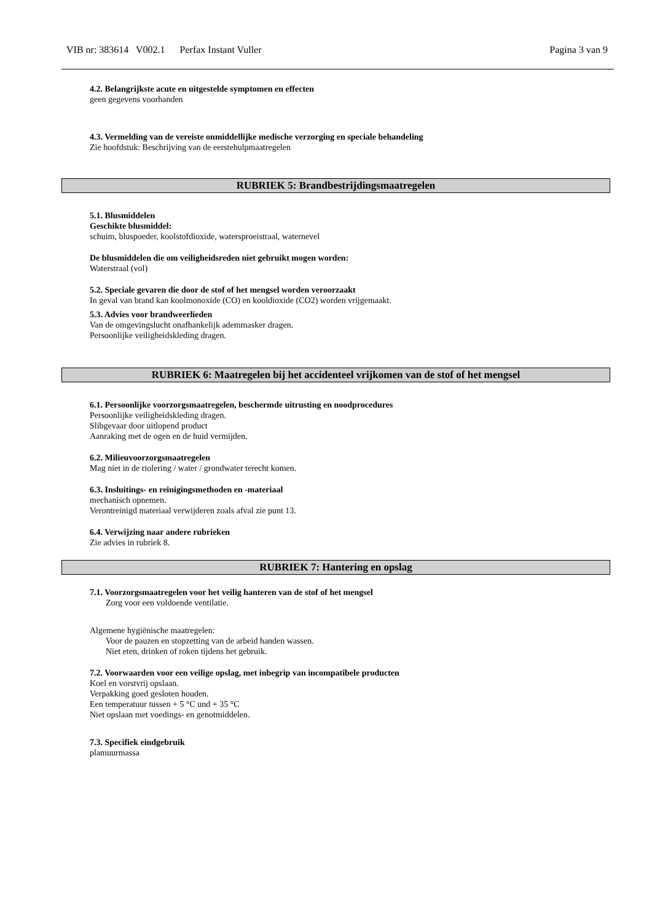VIB nr: 383614 V002.1 Perfax Instant Vuller Pagina 3 van 9
4.2. Belangrijkste acute en uitgestelde symptomen en effecten
geen gegevens voorhanden
4.3. Vermelding van de vereiste onmiddellijke medische verzorging en speciale behandeling
Zie hoofdstuk: Beschrijving van de eerstehulpmaatregelen
RUBRIEK 5: Brandbestrijdingsmaatregelen
5.1. Blusmiddelen
Geschikte blusmiddel:
schuim, bluspoeder, koolstofdioxide, watersproeistraal, waternevel
De blusmiddelen die om veiligheidsreden niet gebruikt mogen worden:
Waterstraal (vol)
5.2. Speciale gevaren die door de stof of het mengsel worden veroorzaakt
In geval van brand kan koolmonoxide (CO) en kooldioxide (CO2) worden vrijgemaakt.
5.3. Advies voor brandweerlieden
Van de omgevingslucht onafhankelijk ademmasker dragen.
Persoonlijke veiligheidskleding dragen.
RUBRIEK 6: Maatregelen bij het accidenteel vrijkomen van de stof of het mengsel
6.1. Persoonlijke voorzorgsmaatregelen, beschermde uitrusting en noodprocedures
Persoonlijke veiligheidskleding dragen.
Slibgevaar door uitlopend product
Aanraking met de ogen en de huid vermijden.
6.2. Milieuvoorzorgsmaatregelen
Mag niet in de riolering / water / grondwater terecht komen.
6.3. Insluitings- en reinigingsmethoden en -materiaal
mechanisch opnemen.
Verontreinigd materiaal verwijderen zoals afval zie punt 13.
6.4. Verwijzing naar andere rubrieken
Zie advies in rubriek 8.
RUBRIEK 7: Hantering en opslag
7.1. Voorzorgsmaatregelen voor het veilig hanteren van de stof of het mengsel
Zorg voor een voldoende ventilatie.
Algemene hygiënische maatregelen:
Voor de pauzen en stopzetting van de arbeid handen wassen.
Niet eten, drinken of roken tijdens het gebruik.
7.2. Voorwaarden voor een veilige opslag, met inbegrip van incompatibele producten
Koel en vorstvrij opslaan.
Verpakking goed gesloten houden.
Een temperatuur tussen + 5 °C und + 35 °C
Niet opslaan met voedings- en genotmiddelen.
7.3. Specifiek eindgebruik
plamuurmassa